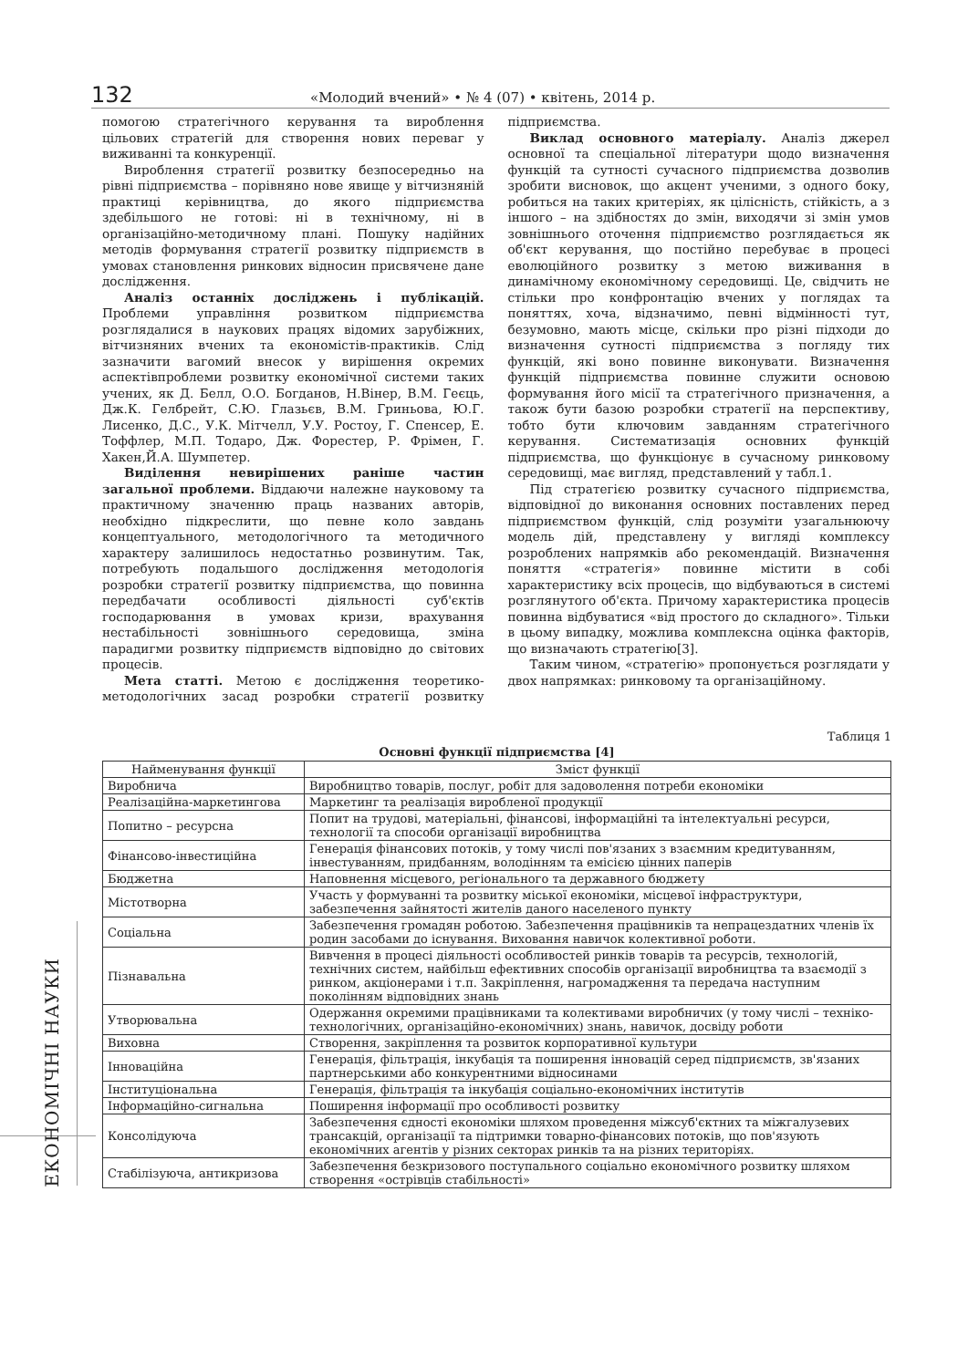132 «Молодий вчений» • № 4 (07) • квітень, 2014 р.
помогою стратегічного керування та вироблення цільових стратегій для створення нових переваг у виживанні та конкуренції.
Вироблення стратегії розвитку безпосередньо на рівні підприємства – порівняно нове явище у вітчизняній практиці керівництва, до якого підприємства здебільшого не готові: ні в технічному, ні в організаційно-методичному плані. Пошуку надійних методів формування стратегії розвитку підприємств в умовах становлення ринкових відносин присвячене дане дослідження.
Аналіз останніх досліджень і публікацій. Проблеми управління розвитком підприємства розглядалися в наукових працях відомих зарубіжних, вітчизняних вчених та економістів-практиків. Слід зазначити вагомий внесок у вирішення окремих аспектівпроблеми розвитку економічної системи таких учених, як Д. Белл, О.О. Богданов, Н.Вінер, В.М. Геєць, Дж.К. Гелбрейт, С.Ю. Глазьєв, В.М. Гриньова, Ю.Г. Лисенко, Д.С., У.К. Мітчелл, У.У. Ростоу, Г. Спенсер, Е. Тоффлер, М.П. Тодаро, Дж. Форестер, Р. Фрімен, Г. Хакен,Й.А. Шумпетер.
Виділення невирішених раніше частин загальної проблеми. Віддаючи належне науковому та практичному значенню праць названих авторів, необхідно підкреслити, що певне коло завдань концептуального, методологічного та методичного характеру залишилось недостатньо розвинутим. Так, потребують подальшого дослідження методологія розробки стратегії розвитку підприємства, що повинна передбачати особливості діяльності суб'єктів господарювання в умовах кризи, врахування нестабільності зовнішнього середовища, зміна парадигми розвитку підприємств відповідно до світових процесів.
Мета статті. Метою є дослідження теоретико-методологічних засад розробки стратегії розвитку підприємства.
Виклад основного матеріалу. Аналіз джерел основної та спеціальної літератури щодо визначення функцій та сутності сучасного підприємства дозволив зробити висновок, що акцент ученими, з одного боку, робиться на таких критеріях, як цілісність, стійкість, а з іншого – на здібностях до змін, виходячи зі змін умов зовнішнього оточення підприємство розглядається як об'єкт керування, що постійно перебуває в процесі еволюційного розвитку з метою виживання в динамічному економічному середовищі. Це, свідчить не стільки про конфронтацію вчених у поглядах та поняттях, хоча, відзначимо, певні відмінності тут, безумовно, мають місце, скільки про різні підходи до визначення сутності підприємства з погляду тих функцій, які воно повинне виконувати. Визначення функцій підприємства повинне служити основою формування його місії та стратегічного призначення, а також бути базою розробки стратегії на перспективу, тобто бути ключовим завданням стратегічного керування. Систематизація основних функцій підприємства, що функціонує в сучасному ринковому середовищі, має вигляд, представлений у табл.1.
Під стратегією розвитку сучасного підприємства, відповідної до виконання основних поставлених перед підприємством функцій, слід розуміти узагальнюючу модель дій, представлену у вигляді комплексу розроблених напрямків або рекомендацій. Визначення поняття «стратегія» повинне містити в собі характеристику всіх процесів, що відбуваються в системі розглянутого об'єкта. Причому характеристика процесів повинна відбуватися «від простого до складного». Тільки в цьому випадку, можлива комплексна оцінка факторів, що визначають стратегію[3].
Таким чином, «стратегію» пропонується розглядати у двох напрямках: ринковому та організаційному.
Таблиця 1
Основні функції підприємства [4]
| Найменування функції | Зміст функції |
| --- | --- |
| Виробнича | Виробництво товарів, послуг, робіт для задоволення потреби економіки |
| Реалізаційна-маркетингова | Маркетинг та реалізація виробленої продукції |
| Попитно – ресурсна | Попит на трудові, матеріальні, фінансові, інформаційні та інтелектуальні ресурси, технології та способи організації виробництва |
| Фінансово-інвестиційна | Генерація фінансових потоків, у тому числі пов'язаних з взаємним кредитуванням, інвестуванням, придбанням, володінням та емісією цінних паперів |
| Бюджетна | Наповнення місцевого, регіонального та державного бюджету |
| Містотворна | Участь у формуванні та розвитку міської економіки, місцевої інфраструктури, забезпечення зайнятості жителів даного населеного пункту |
| Соціальна | Забезпечення громадян роботою. Забезпечення працівників та непрацездатних членів їх родин засобами до існування. Виховання навичок колективної роботи. |
| Пізнавальна | Вивчення в процесі діяльності особливостей ринків товарів та ресурсів, технологій, технічних систем, найбільш ефективних способів організації виробництва та взаємодії з ринком, акціонерами і т.п. Закріплення, нагромадження та передача наступним поколінням відповідних знань |
| Утворювальна | Одержання окремими працівниками та колективами виробничих (у тому числі – техніко-технологічних, організаційно-економічних) знань, навичок, досвіду роботи |
| Виховна | Створення, закріплення та розвиток корпоративної культури |
| Інноваційна | Генерація, фільтрація, інкубація та поширення інновацій серед підприємств, зв'язаних партнерськими або конкурентними відносинами |
| Інституціональна | Генерація, фільтрація та інкубація соціально-економічних інститутів |
| Інформаційно-сигнальна | Поширення інформації про особливості розвитку |
| Консолідуюча | Забезпечення єдності економіки шляхом проведення міжсуб'єктних та міжгалузевих трансакцій, організації та підтримки товарно-фінансових потоків, що пов'язують економічних агентів у різних секторах ринків та на різних територіях. |
| Стабілізуюча, антикризова | Забезпечення безкризового поступального соціально економічного розвитку шляхом створення «острівців стабільності» |
ЕКОНОМІЧНІ НАУКИ